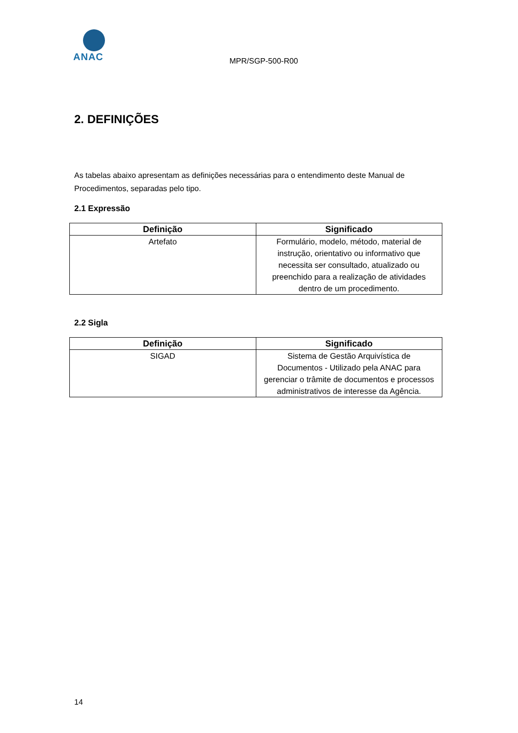ANAC
MPR/SGP-500-R00
2. DEFINIÇÕES
As tabelas abaixo apresentam as definições necessárias para o entendimento deste Manual de Procedimentos, separadas pelo tipo.
2.1 Expressão
| Definição | Significado |
| --- | --- |
| Artefato | Formulário, modelo, método, material de instrução, orientativo ou informativo que necessita ser consultado, atualizado ou preenchido para a realização de atividades dentro de um procedimento. |
2.2 Sigla
| Definição | Significado |
| --- | --- |
| SIGAD | Sistema de Gestão Arquivística de Documentos - Utilizado pela ANAC para gerenciar o trâmite de documentos e processos administrativos de interesse da Agência. |
14